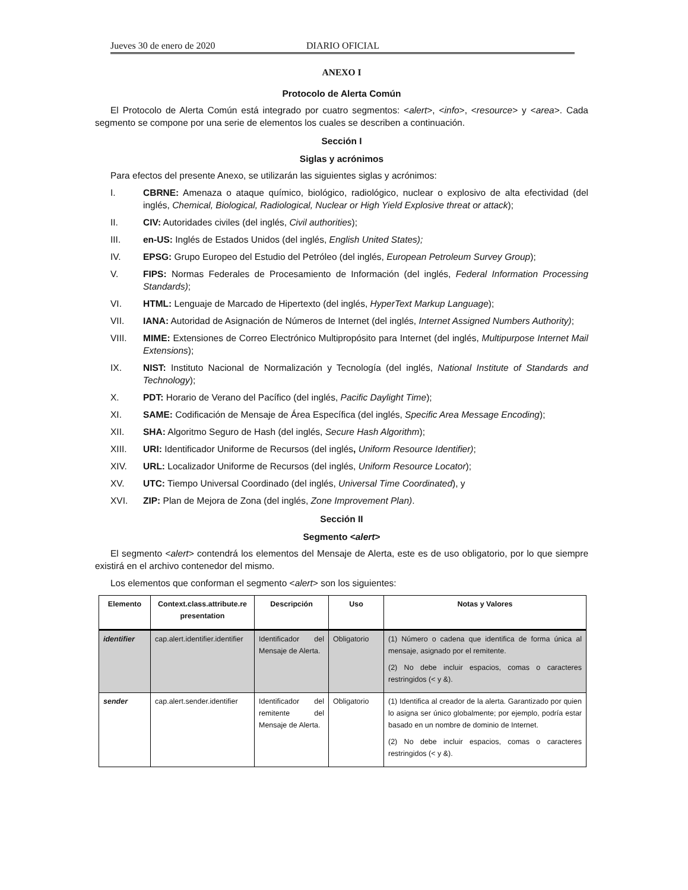Jueves 30 de enero de 2020 DIARIO OFICIAL
ANEXO I
Protocolo de Alerta Común
El Protocolo de Alerta Común está integrado por cuatro segmentos: <alert>, <info>, <resource> y <area>. Cada segmento se compone por una serie de elementos los cuales se describen a continuación.
Sección I
Siglas y acrónimos
Para efectos del presente Anexo, se utilizarán las siguientes siglas y acrónimos:
I. CBRNE: Amenaza o ataque químico, biológico, radiológico, nuclear o explosivo de alta efectividad (del inglés, Chemical, Biological, Radiological, Nuclear or High Yield Explosive threat or attack);
II. CIV: Autoridades civiles (del inglés, Civil authorities);
III. en-US: Inglés de Estados Unidos (del inglés, English United States);
IV. EPSG: Grupo Europeo del Estudio del Petróleo (del inglés, European Petroleum Survey Group);
V. FIPS: Normas Federales de Procesamiento de Información (del inglés, Federal Information Processing Standards);
VI. HTML: Lenguaje de Marcado de Hipertexto (del inglés, HyperText Markup Language);
VII. IANA: Autoridad de Asignación de Números de Internet (del inglés, Internet Assigned Numbers Authority);
VIII. MIME: Extensiones de Correo Electrónico Multipropósito para Internet (del inglés, Multipurpose Internet Mail Extensions);
IX. NIST: Instituto Nacional de Normalización y Tecnología (del inglés, National Institute of Standards and Technology);
X. PDT: Horario de Verano del Pacífico (del inglés, Pacific Daylight Time);
XI. SAME: Codificación de Mensaje de Área Específica (del inglés, Specific Area Message Encoding);
XII. SHA: Algoritmo Seguro de Hash (del inglés, Secure Hash Algorithm);
XIII. URI: Identificador Uniforme de Recursos (del inglés, Uniform Resource Identifier);
XIV. URL: Localizador Uniforme de Recursos (del inglés, Uniform Resource Locator);
XV. UTC: Tiempo Universal Coordinado (del inglés, Universal Time Coordinated), y
XVI. ZIP: Plan de Mejora de Zona (del inglés, Zone Improvement Plan).
Sección II
Segmento <alert>
El segmento <alert> contendrá los elementos del Mensaje de Alerta, este es de uso obligatorio, por lo que siempre existirá en el archivo contenedor del mismo.
Los elementos que conforman el segmento <alert> son los siguientes:
| Elemento | Context.class.attribute.re presentation | Descripción | Uso | Notas y Valores |
| --- | --- | --- | --- | --- |
| identifier | cap.alert.identifier.identifier | Identificador del Mensaje de Alerta. | Obligatorio | (1) Número o cadena que identifica de forma única al mensaje, asignado por el remitente. (2) No debe incluir espacios, comas o caracteres restringidos (< y &). |
| sender | cap.alert.sender.identifier | Identificador del remitente del Mensaje de Alerta. | Obligatorio | (1) Identifica al creador de la alerta. Garantizado por quien lo asigna ser único globalmente; por ejemplo, podría estar basado en un nombre de dominio de Internet. (2) No debe incluir espacios, comas o caracteres restringidos (< y &). |